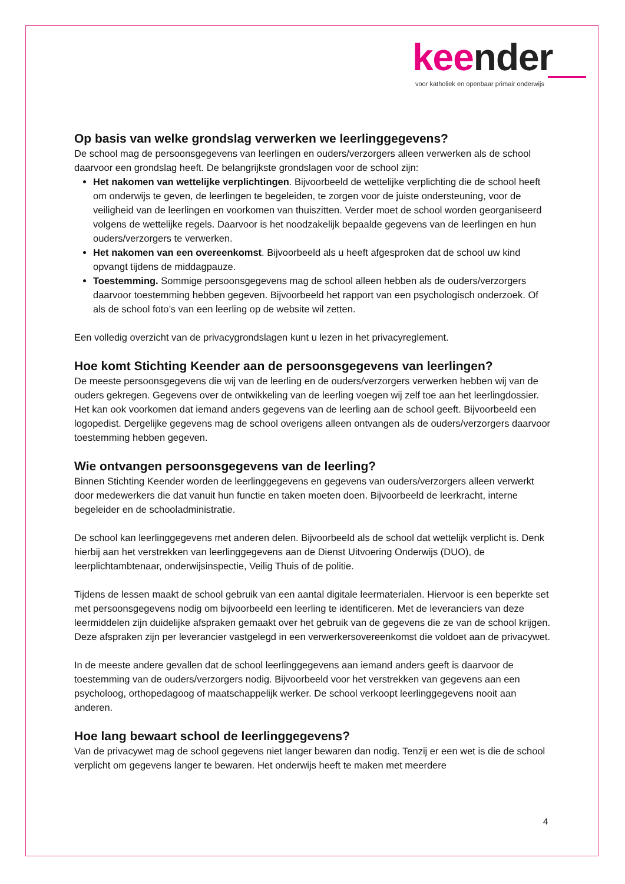keender
voor katholiek en openbaar primair onderwijs
Op basis van welke grondslag verwerken we leerlinggegevens?
De school mag de persoonsgegevens van leerlingen en ouders/verzorgers alleen verwerken als de school daarvoor een grondslag heeft. De belangrijkste grondslagen voor de school zijn:
Het nakomen van wettelijke verplichtingen. Bijvoorbeeld de wettelijke verplichting die de school heeft om onderwijs te geven, de leerlingen te begeleiden, te zorgen voor de juiste ondersteuning, voor de veiligheid van de leerlingen en voorkomen van thuiszitten. Verder moet de school worden georganiseerd volgens de wettelijke regels. Daarvoor is het noodzakelijk bepaalde gegevens van de leerlingen en hun ouders/verzorgers te verwerken.
Het nakomen van een overeenkomst. Bijvoorbeeld als u heeft afgesproken dat de school uw kind opvangt tijdens de middagpauze.
Toestemming. Sommige persoonsgegevens mag de school alleen hebben als de ouders/verzorgers daarvoor toestemming hebben gegeven. Bijvoorbeeld het rapport van een psychologisch onderzoek. Of als de school foto’s van een leerling op de website wil zetten.
Een volledig overzicht van de privacygrondslagen kunt u lezen in het privacyreglement.
Hoe komt Stichting Keender aan de persoonsgegevens van leerlingen?
De meeste persoonsgegevens die wij van de leerling en de ouders/verzorgers verwerken hebben wij van de ouders gekregen. Gegevens over de ontwikkeling van de leerling voegen wij zelf toe aan het leerlingdossier. Het kan ook voorkomen dat iemand anders gegevens van de leerling aan de school geeft. Bijvoorbeeld een logopedist. Dergelijke gegevens mag de school overigens alleen ontvangen als de ouders/verzorgers daarvoor toestemming hebben gegeven.
Wie ontvangen persoonsgegevens van de leerling?
Binnen Stichting Keender worden de leerlinggegevens en gegevens van ouders/verzorgers alleen verwerkt door medewerkers die dat vanuit hun functie en taken moeten doen. Bijvoorbeeld de leerkracht, interne begeleider en de schooladministratie.
De school kan leerlinggegevens met anderen delen. Bijvoorbeeld als de school dat wettelijk verplicht is. Denk hierbij aan het verstrekken van leerlinggegevens aan de Dienst Uitvoering Onderwijs (DUO), de leerplichtambtenaar, onderwijsinspectie, Veilig Thuis of de politie.
Tijdens de lessen maakt de school gebruik van een aantal digitale leermaterialen. Hiervoor is een beperkte set met persoonsgegevens nodig om bijvoorbeeld een leerling te identificeren. Met de leveranciers van deze leermiddelen zijn duidelijke afspraken gemaakt over het gebruik van de gegevens die ze van de school krijgen. Deze afspraken zijn per leverancier vastgelegd in een verwerkersovereenkomst die voldoet aan de privacywet.
In de meeste andere gevallen dat de school leerlinggegevens aan iemand anders geeft is daarvoor de toestemming van de ouders/verzorgers nodig. Bijvoorbeeld voor het verstrekken van gegevens aan een psycholoog, orthopedagoog of maatschappelijk werker. De school verkoopt leerlinggegevens nooit aan anderen.
Hoe lang bewaart school de leerlinggegevens?
Van de privacywet mag de school gegevens niet langer bewaren dan nodig. Tenzij er een wet is die de school verplicht om gegevens langer te bewaren. Het onderwijs heeft te maken met meerdere
4